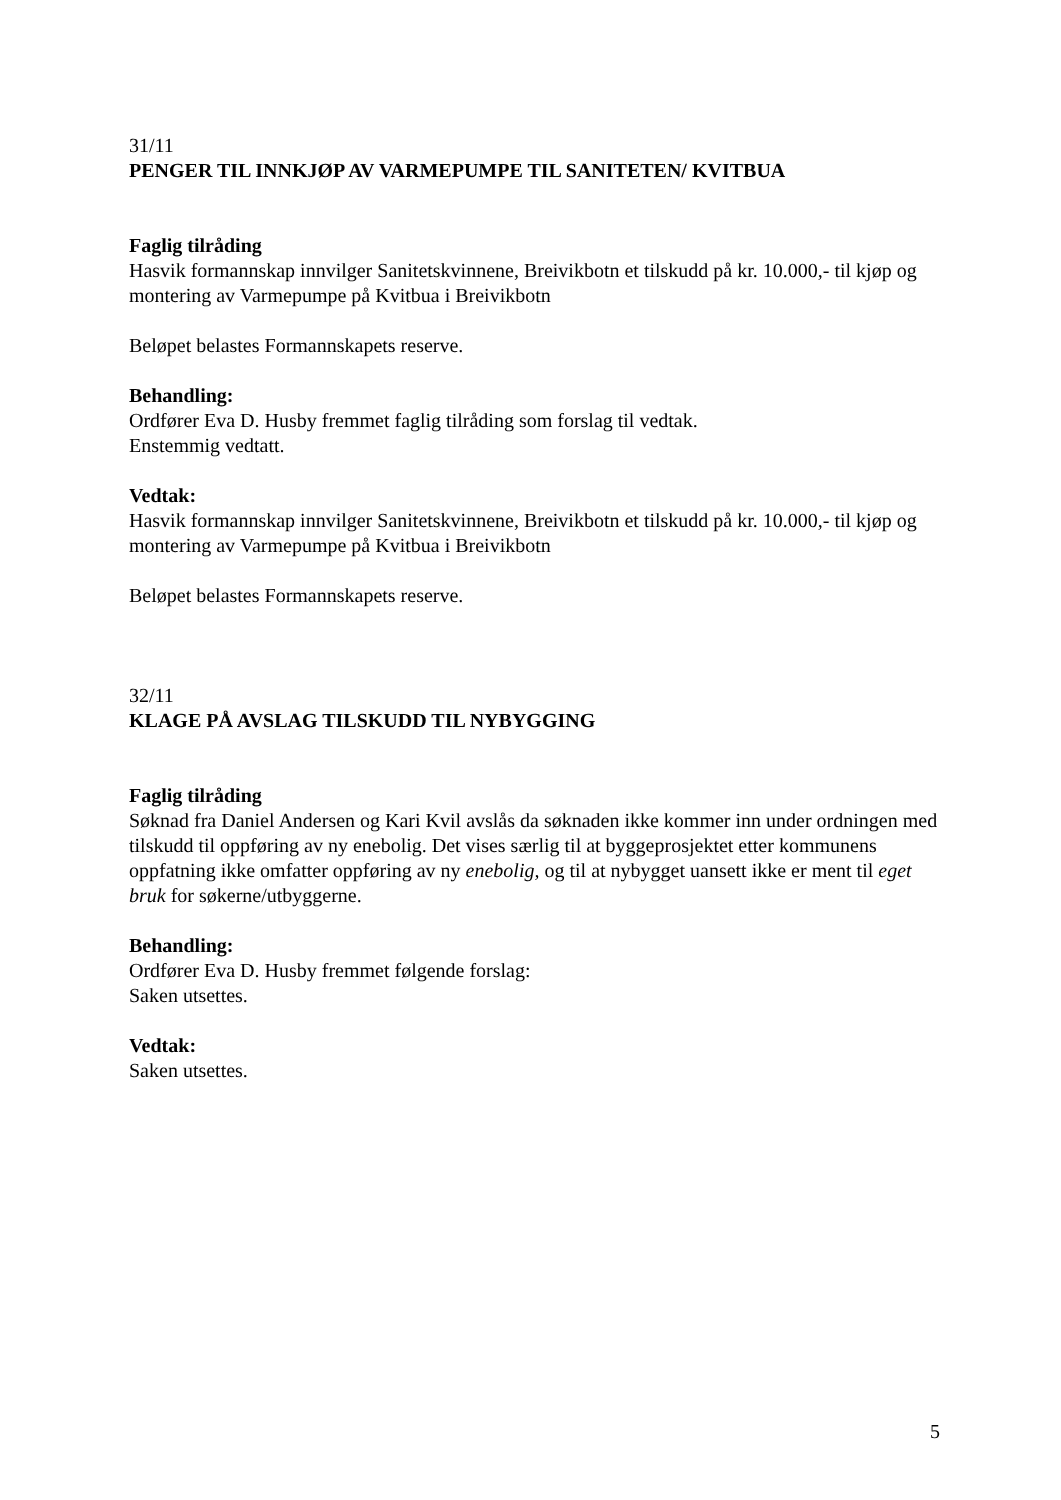31/11
PENGER TIL INNKJØP AV VARMEPUMPE TIL SANITETEN/ KVITBUA
Faglig tilråding
Hasvik formannskap innvilger Sanitetskvinnene, Breivikbotn et tilskudd på kr. 10.000,- til kjøp og montering av Varmepumpe på Kvitbua i Breivikbotn
Beløpet belastes Formannskapets reserve.
Behandling:
Ordfører Eva D. Husby fremmet faglig tilråding som forslag til vedtak.
Enstemmig vedtatt.
Vedtak:
Hasvik formannskap innvilger Sanitetskvinnene, Breivikbotn et tilskudd på kr. 10.000,- til kjøp og montering av Varmepumpe på Kvitbua i Breivikbotn
Beløpet belastes Formannskapets reserve.
32/11
KLAGE PÅ AVSLAG TILSKUDD TIL NYBYGGING
Faglig tilråding
Søknad fra Daniel Andersen og Kari Kvil avslås da søknaden ikke kommer inn under ordningen med tilskudd til oppføring av ny enebolig. Det vises særlig til at byggeprosjektet etter kommunens oppfatning ikke omfatter oppføring av ny enebolig, og til at nybygget uansett ikke er ment til eget bruk for søkerne/utbyggerne.
Behandling:
Ordfører Eva D. Husby fremmet følgende forslag:
Saken utsettes.
Vedtak:
Saken utsettes.
5